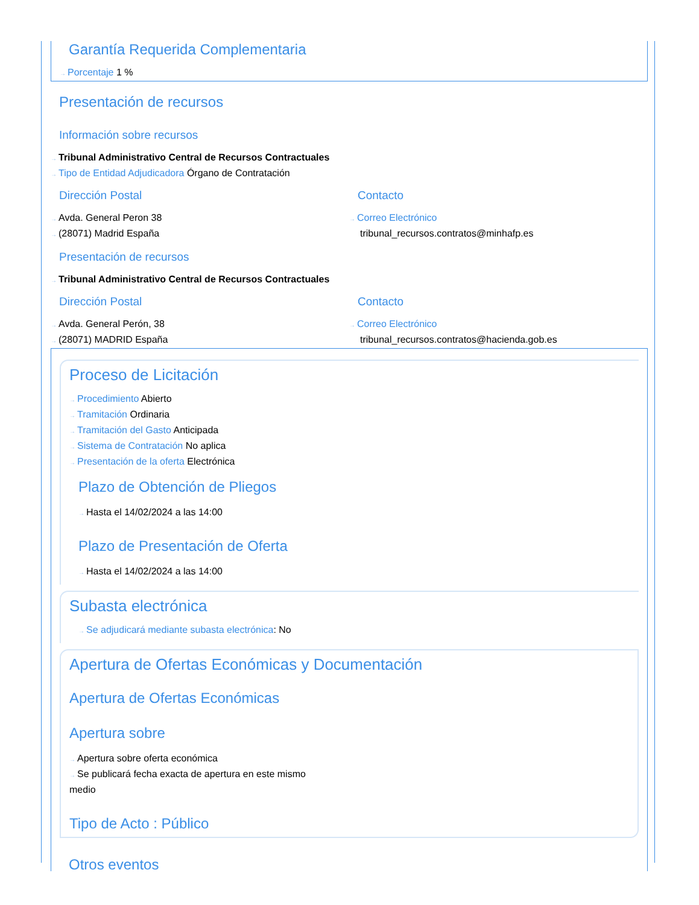Garantía Requerida Complementaria
→ Porcentaje 1 %
Presentación de recursos
Información sobre recursos
→ Tribunal Administrativo Central de Recursos Contractuales
→ Tipo de Entidad Adjudicadora Órgano de Contratación
Dirección Postal
→ Avda. General Peron 38
→ (28071) Madrid España
Contacto
→ Correo Electrónico
tribunal_recursos.contratos@minhafp.es
Presentación de recursos
→ Tribunal Administrativo Central de Recursos Contractuales
Dirección Postal
→ Avda. General Perón, 38
→ (28071) MADRID España
Contacto
→ Correo Electrónico
tribunal_recursos.contratos@hacienda.gob.es
Proceso de Licitación
→ Procedimiento Abierto
→ Tramitación Ordinaria
→ Tramitación del Gasto Anticipada
→ Sistema de Contratación No aplica
→ Presentación de la oferta Electrónica
Plazo de Obtención de Pliegos
→ Hasta el 14/02/2024 a las 14:00
Plazo de Presentación de Oferta
→ Hasta el 14/02/2024 a las 14:00
Subasta electrónica
→ Se adjudicará mediante subasta electrónica: No
Apertura de Ofertas Económicas y Documentación
Apertura de Ofertas Económicas
Apertura sobre
→ Apertura sobre oferta económica
→ Se publicará fecha exacta de apertura en este mismo medio
Tipo de Acto : Público
Otros eventos